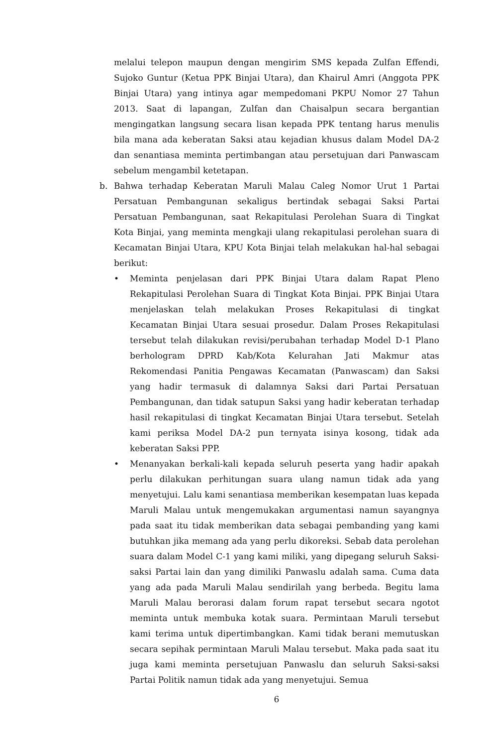melalui telepon maupun dengan mengirim SMS kepada Zulfan Effendi, Sujoko Guntur (Ketua PPK Binjai Utara), dan Khairul Amri (Anggota PPK Binjai Utara) yang intinya agar mempedomani PKPU Nomor 27 Tahun 2013. Saat di lapangan, Zulfan dan Chaisalpun secara bergantian mengingatkan langsung secara lisan kepada PPK tentang harus menulis bila mana ada keberatan Saksi atau kejadian khusus dalam Model DA-2 dan senantiasa meminta pertimbangan atau persetujuan dari Panwascam sebelum mengambil ketetapan.
b. Bahwa terhadap Keberatan Maruli Malau Caleg Nomor Urut 1 Partai Persatuan Pembangunan sekaligus bertindak sebagai Saksi Partai Persatuan Pembangunan, saat Rekapitulasi Perolehan Suara di Tingkat Kota Binjai, yang meminta mengkaji ulang rekapitulasi perolehan suara di Kecamatan Binjai Utara, KPU Kota Binjai telah melakukan hal-hal sebagai berikut:
• Meminta penjelasan dari PPK Binjai Utara dalam Rapat Pleno Rekapitulasi Perolehan Suara di Tingkat Kota Binjai. PPK Binjai Utara menjelaskan telah melakukan Proses Rekapitulasi di tingkat Kecamatan Binjai Utara sesuai prosedur. Dalam Proses Rekapitulasi tersebut telah dilakukan revisi/perubahan terhadap Model D-1 Plano berhologram DPRD Kab/Kota Kelurahan Jati Makmur atas Rekomendasi Panitia Pengawas Kecamatan (Panwascam) dan Saksi yang hadir termasuk di dalamnya Saksi dari Partai Persatuan Pembangunan, dan tidak satupun Saksi yang hadir keberatan terhadap hasil rekapitulasi di tingkat Kecamatan Binjai Utara tersebut. Setelah kami periksa Model DA-2 pun ternyata isinya kosong, tidak ada keberatan Saksi PPP.
• Menanyakan berkali-kali kepada seluruh peserta yang hadir apakah perlu dilakukan perhitungan suara ulang namun tidak ada yang menyetujui. Lalu kami senantiasa memberikan kesempatan luas kepada Maruli Malau untuk mengemukakan argumentasi namun sayangnya pada saat itu tidak memberikan data sebagai pembanding yang kami butuhkan jika memang ada yang perlu dikoreksi. Sebab data perolehan suara dalam Model C-1 yang kami miliki, yang dipegang seluruh Saksi-saksi Partai lain dan yang dimiliki Panwaslu adalah sama. Cuma data yang ada pada Maruli Malau sendirilah yang berbeda. Begitu lama Maruli Malau berorasi dalam forum rapat tersebut secara ngotot meminta untuk membuka kotak suara. Permintaan Maruli tersebut kami terima untuk dipertimbangkan. Kami tidak berani memutuskan secara sepihak permintaan Maruli Malau tersebut. Maka pada saat itu juga kami meminta persetujuan Panwaslu dan seluruh Saksi-saksi Partai Politik namun tidak ada yang menyetujui. Semua
6